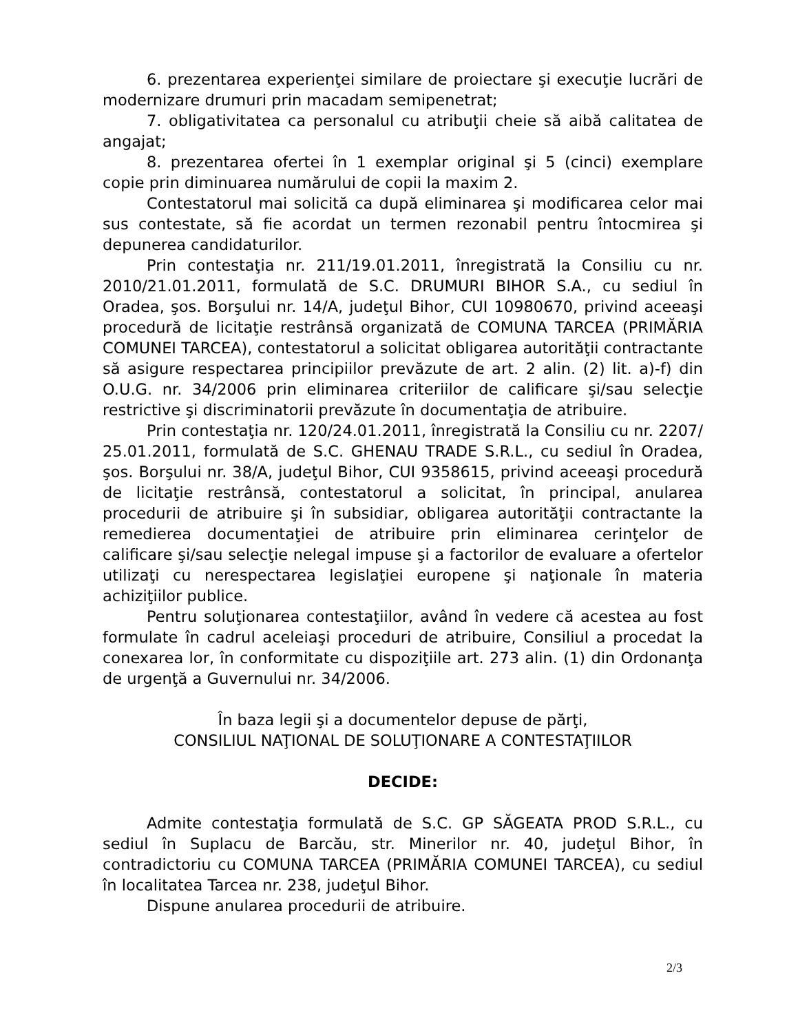6. prezentarea experienţei similare de proiectare şi execuţie lucrări de modernizare drumuri prin macadam semipenetrat;
7. obligativitatea ca personalul cu atribuţii cheie să aibă calitatea de angajat;
8. prezentarea ofertei în 1 exemplar original şi 5 (cinci) exemplare copie prin diminuarea numărului de copii la maxim 2.
Contestatorul mai solicită ca după eliminarea şi modificarea celor mai sus contestate, să fie acordat un termen rezonabil pentru întocmirea şi depunerea candidaturilor.
Prin contestaţia nr. 211/19.01.2011, înregistrată la Consiliu cu nr. 2010/21.01.2011, formulată de S.C. DRUMURI BIHOR S.A., cu sediul în Oradea, şos. Borşului nr. 14/A, judeţul Bihor, CUI 10980670, privind aceeaşi procedură de licitaţie restrânsă organizată de COMUNA TARCEA (PRIMĂRIA COMUNEI TARCEA), contestatorul a solicitat obligarea autorităţii contractante să asigure respectarea principiilor prevăzute de art. 2 alin. (2) lit. a)-f) din O.U.G. nr. 34/2006 prin eliminarea criteriilor de calificare şi/sau selecţie restrictive şi discriminatorii prevăzute în documentaţia de atribuire.
Prin contestaţia nr. 120/24.01.2011, înregistrată la Consiliu cu nr. 2207/ 25.01.2011, formulată de S.C. GHENAU TRADE S.R.L., cu sediul în Oradea, şos. Borşului nr. 38/A, judeţul Bihor, CUI 9358615, privind aceeaşi procedură de licitaţie restrânsă, contestatorul a solicitat, în principal, anularea procedurii de atribuire şi în subsidiar, obligarea autorităţii contractante la remedierea documentaţiei de atribuire prin eliminarea cerinţelor de calificare şi/sau selecţie nelegal impuse şi a factorilor de evaluare a ofertelor utilizaţi cu nerespectarea legislaţiei europene şi naţionale în materia achiziţiilor publice.
Pentru soluţionarea contestaţiilor, având în vedere că acestea au fost formulate în cadrul aceleiaşi proceduri de atribuire, Consiliul a procedat la conexarea lor, în conformitate cu dispoziţiile art. 273 alin. (1) din Ordonanţa de urgenţă a Guvernului nr. 34/2006.
În baza legii şi a documentelor depuse de părţi,
CONSILIUL NAŢIONAL DE SOLUŢIONARE A CONTESTAŢIILOR
DECIDE:
Admite contestaţia formulată de S.C. GP SĂGEATA PROD S.R.L., cu sediul în Suplacu de Barcău, str. Minerilor nr. 40, judeţul Bihor, în contradictoriu cu COMUNA TARCEA (PRIMĂRIA COMUNEI TARCEA), cu sediul în localitatea Tarcea nr. 238, judeţul Bihor.
Dispune anularea procedurii de atribuire.
2/3